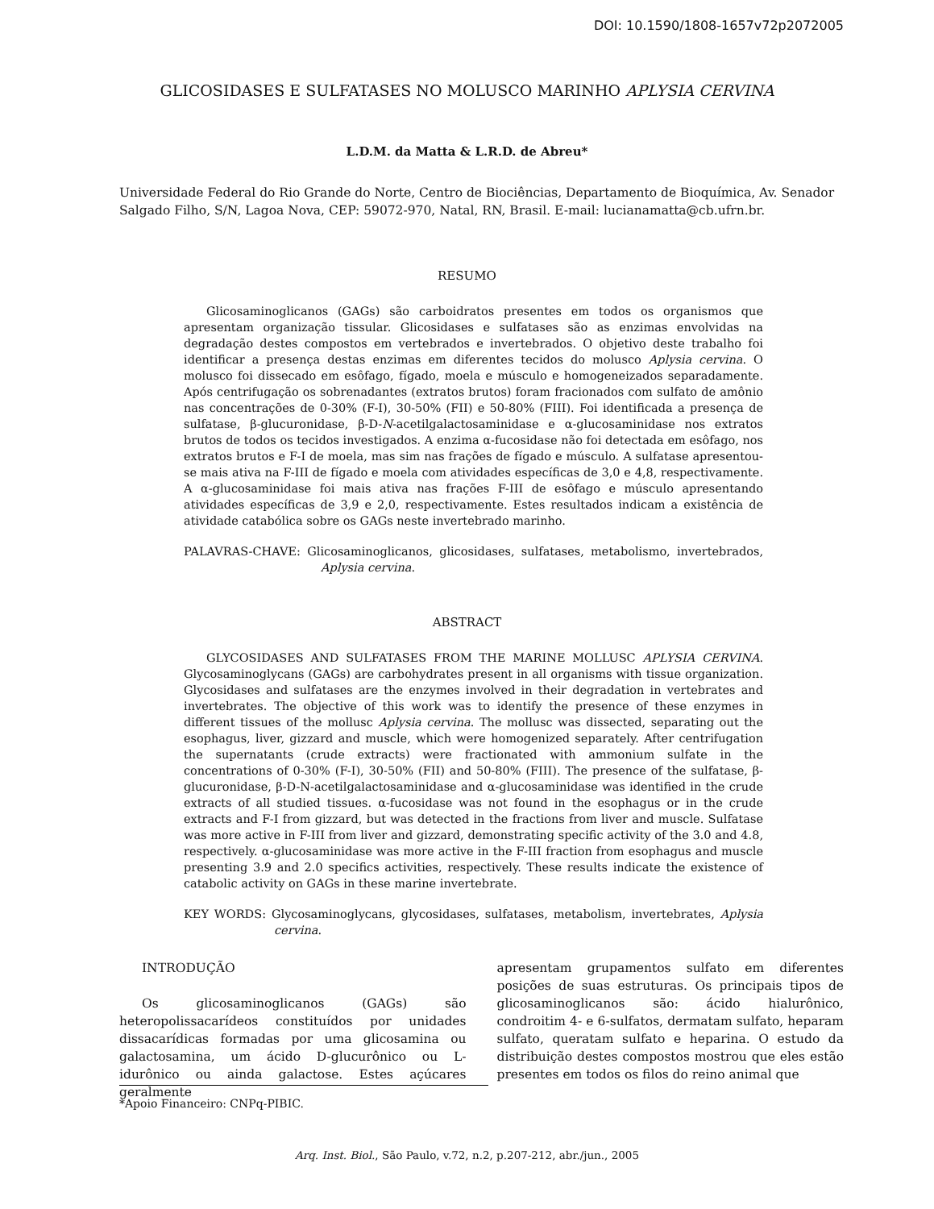DOI: 10.1590/1808-1657v72p2072005
GLICOSIDASES E SULFATASES NO MOLUSCO MARINHO APLYSIA CERVINA
L.D.M. da Matta & L.R.D. de Abreu*
Universidade Federal do Rio Grande do Norte, Centro de Biociências, Departamento de Bioquímica, Av. Senador Salgado Filho, S/N, Lagoa Nova, CEP: 59072-970, Natal, RN, Brasil. E-mail: lucianamatta@cb.ufrn.br.
RESUMO
Glicosaminoglicanos (GAGs) são carboidratos presentes em todos os organismos que apresentam organização tissular. Glicosidases e sulfatases são as enzimas envolvidas na degradação destes compostos em vertebrados e invertebrados. O objetivo deste trabalho foi identificar a presença destas enzimas em diferentes tecidos do molusco Aplysia cervina. O molusco foi dissecado em esôfago, fígado, moela e músculo e homogeneizados separadamente. Após centrifugação os sobrenadantes (extratos brutos) foram fracionados com sulfato de amônio nas concentrações de 0-30% (F-I), 30-50% (FII) e 50-80% (FIII). Foi identificada a presença de sulfatase, β-glucuronidase, β-D-N-acetilgalactosaminidase e α-glucosaminidase nos extratos brutos de todos os tecidos investigados. A enzima α-fucosidase não foi detectada em esôfago, nos extratos brutos e F-I de moela, mas sim nas frações de fígado e músculo. A sulfatase apresentou-se mais ativa na F-III de fígado e moela com atividades específicas de 3,0 e 4,8, respectivamente. A α-glucosaminidase foi mais ativa nas frações F-III de esôfago e músculo apresentando atividades específicas de 3,9 e 2,0, respectivamente. Estes resultados indicam a existência de atividade catabólica sobre os GAGs neste invertebrado marinho.
PALAVRAS-CHAVE: Glicosaminoglicanos, glicosidases, sulfatases, metabolismo, invertebrados, Aplysia cervina.
ABSTRACT
GLYCOSIDASES AND SULFATASES FROM THE MARINE MOLLUSC APLYSIA CERVINA. Glycosaminoglycans (GAGs) are carbohydrates present in all organisms with tissue organization. Glycosidases and sulfatases are the enzymes involved in their degradation in vertebrates and invertebrates. The objective of this work was to identify the presence of these enzymes in different tissues of the mollusc Aplysia cervina. The mollusc was dissected, separating out the esophagus, liver, gizzard and muscle, which were homogenized separately. After centrifugation the supernatants (crude extracts) were fractionated with ammonium sulfate in the concentrations of 0-30% (F-I), 30-50% (FII) and 50-80% (FIII). The presence of the sulfatase, β-glucuronidase, β-D-N-acetilgalactosaminidase and α-glucosaminidase was identified in the crude extracts of all studied tissues. α-fucosidase was not found in the esophagus or in the crude extracts and F-I from gizzard, but was detected in the fractions from liver and muscle. Sulfatase was more active in F-III from liver and gizzard, demonstrating specific activity of the 3.0 and 4.8, respectively. α-glucosaminidase was more active in the F-III fraction from esophagus and muscle presenting 3.9 and 2.0 specifics activities, respectively. These results indicate the existence of catabolic activity on GAGs in these marine invertebrate.
KEY WORDS: Glycosaminoglycans, glycosidases, sulfatases, metabolism, invertebrates, Aplysia cervina.
INTRODUÇÃO
Os glicosaminoglicanos (GAGs) são heteropolissacarídeos constituídos por unidades dissacarídicas formadas por uma glicosamina ou galactosamina, um ácido D-glucurônico ou L-idurônico ou ainda galactose. Estes açúcares geralmente
apresentam grupamentos sulfato em diferentes posições de suas estruturas. Os principais tipos de glicosaminoglicanos são: ácido hialurônico, condroitim 4- e 6-sulfatos, dermatam sulfato, heparam sulfato, queratam sulfato e heparina. O estudo da distribuição destes compostos mostrou que eles estão presentes em todos os filos do reino animal que
*Apoio Financeiro: CNPq-PIBIC.
Arq. Inst. Biol., São Paulo, v.72, n.2, p.207-212, abr./jun., 2005